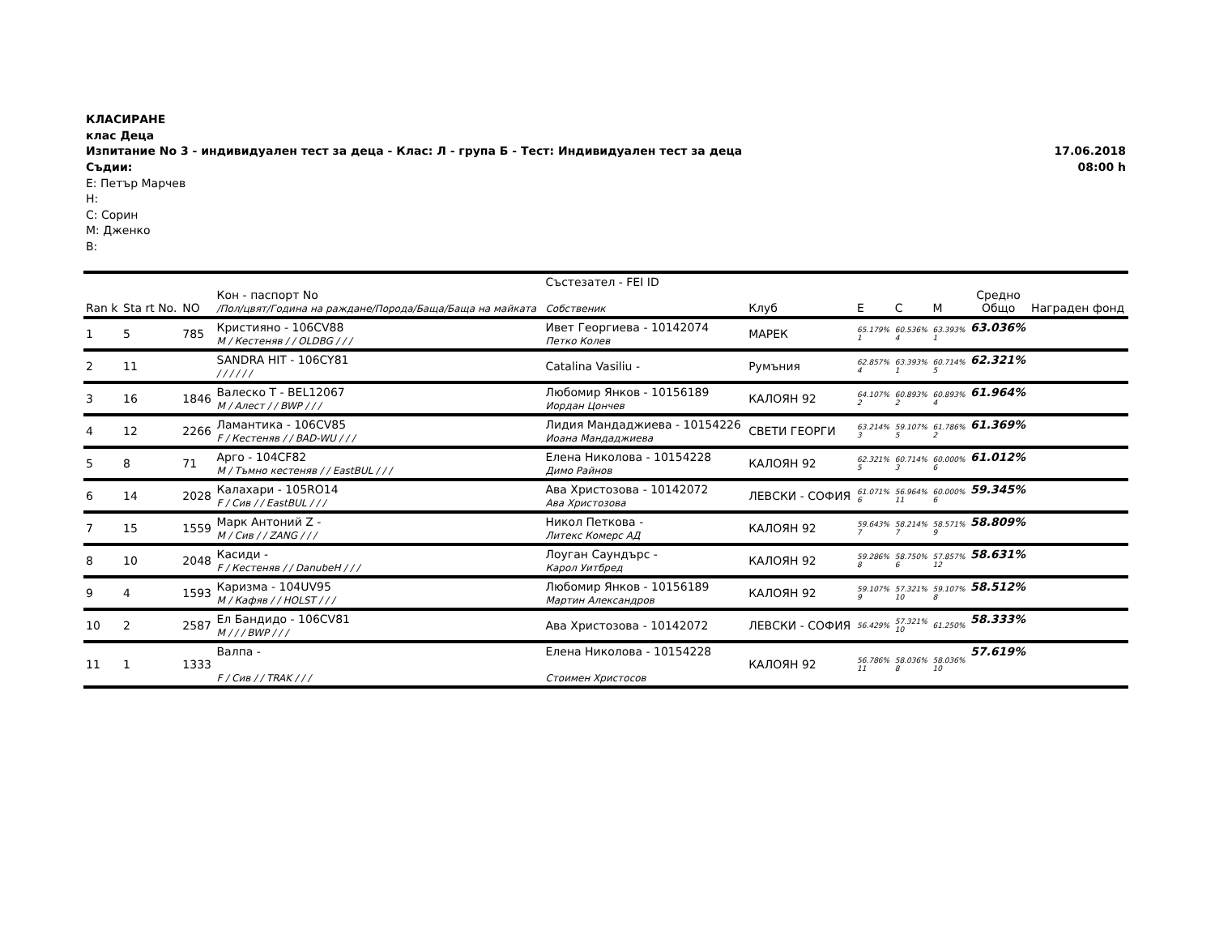КЛАСИРАНЕ
клас Деца
Изпитание No 3 - индивидуален тест за деца - Клас: Л - група Б - Тест: Индивидуален тест за деца 17.06.2018
08:00 h
Съдии:
E: Петър Марчев
H:
C: Сорин
M: Дженко
B:
| Ran k | Sta rt No. | NO | Кон - паспорт No /Пол/цвят/Година на раждане/Порода/Баща/Баща на майката | Състезател - FEI ID Собственик | Клуб | E | C | M | Средно Общо | Награден фонд |
| --- | --- | --- | --- | --- | --- | --- | --- | --- | --- | --- |
| 1 | 5 | 785 | Кристияно - 106CV88 M / Кестеняв / / OLDBG / / / | Ивет Георгиева - 10142074 Петко Колев | МАРЕК | 65.179% 1 | 60.536% 4 | 63.393% 1 | 63.036% | |
| 2 | 11 | | SANDRA HIT - 106CY81 / / / / / / | Catalina Vasiliu - | Румъния | 62.857% 4 | 63.393% 1 | 60.714% 5 | 62.321% | |
| 3 | 16 | 1846 | Валеско Т - BEL12067 M / Алест / / BWP / / / | Любомир Янков - 10156189 Иордан Цончев | КАЛОЯН 92 | 64.107% 2 | 60.893% 2 | 60.893% 4 | 61.964% | |
| 4 | 12 | 2266 | Ламантика - 106CV85 F / Кестеняв / / BAD-WU / / / | Лидия Мандаджиева - 10154226 Иоана Мандаджиева | СВЕТИ ГЕОРГИ | 63.214% 3 | 59.107% 5 | 61.786% 2 | 61.369% | |
| 5 | 8 | 71 | Арго - 104CF82 M / Тъмно кестеняв / / EastBUL / / / | Елена Николова - 10154228 Димо Райнов | КАЛОЯН 92 | 62.321% 5 | 60.714% 3 | 60.000% 6 | 61.012% | |
| 6 | 14 | 2028 | Калахари - 105RO14 F / Сив / / EastBUL / / / | Ава Христозова - 10142072 Ава Христозова | ЛЕВСКИ - СОФИЯ | 61.071% 6 | 56.964% 11 | 60.000% 6 | 59.345% | |
| 7 | 15 | 1559 | Марк Антоний Z - M / Сив / / ZANG / / / | Никол Петкова - Литекс Комерс АД | КАЛОЯН 92 | 59.643% 7 | 58.214% 7 | 58.571% 9 | 58.809% | |
| 8 | 10 | 2048 | Касиди - F / Кестеняв / / DanubeH / / / | Лоуган Саундърс - Карол Уитбред | КАЛОЯН 92 | 59.286% 8 | 58.750% 6 | 57.857% 12 | 58.631% | |
| 9 | 4 | 1593 | Каризма - 104UV95 M / Кафяв / / HOLST / / / | Любомир Янков - 10156189 Мартин Александров | КАЛОЯН 92 | 59.107% 9 | 57.321% 10 | 59.107% 8 | 58.512% | |
| 10 | 2 | 2587 | Ел Бандидо - 106CV81 M / / / BWP / / / | Ава Христозова - 10142072 | ЛЕВСКИ - СОФИЯ | 56.429% | 57.321% 10 | 61.250% | 58.333% | |
| 11 | 1 | 1333 | Валпа - F / Сив / / TRAK / / / | Елена Николова - 10154228 Стоимен Христосов | КАЛОЯН 92 | 56.786% 11 | 58.036% 8 | 58.036% 10 | 57.619% | |